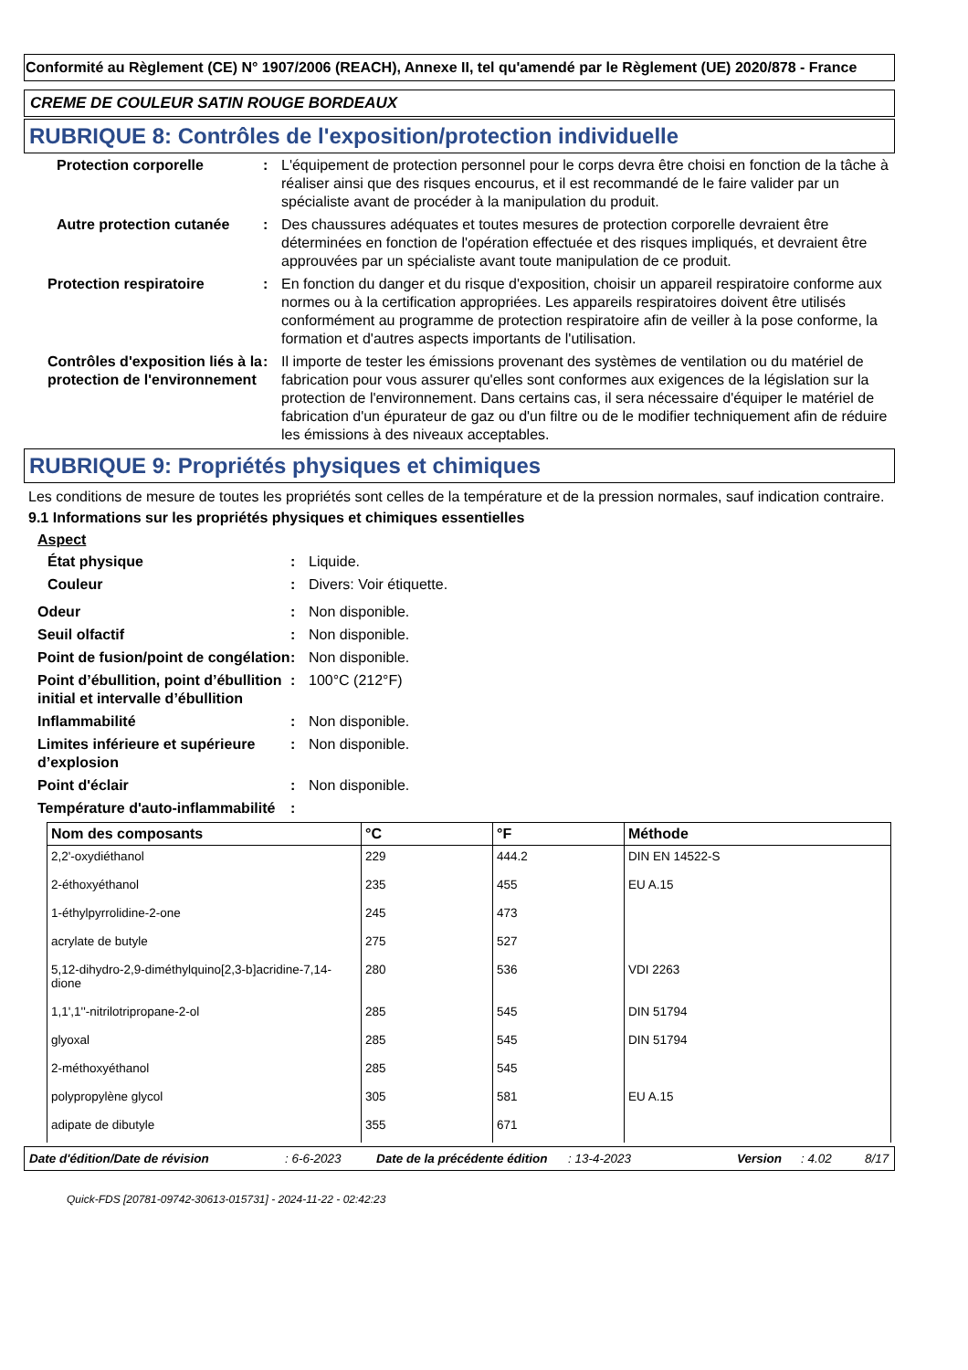Conformité au Règlement (CE) N° 1907/2006 (REACH), Annexe II, tel qu'amendé par le Règlement (UE) 2020/878 - France
CREME DE COULEUR SATIN ROUGE BORDEAUX
RUBRIQUE 8: Contrôles de l'exposition/protection individuelle
Protection corporelle : L'équipement de protection personnel pour le corps devra être choisi en fonction de la tâche à réaliser ainsi que des risques encourus, et il est recommandé de le faire valider par un spécialiste avant de procéder à la manipulation du produit.
Autre protection cutanée
: Des chaussures adéquates et toutes mesures de protection corporelle devraient être déterminées en fonction de l'opération effectuée et des risques impliqués, et devraient être approuvées par un spécialiste avant toute manipulation de ce produit.
Protection respiratoire : En fonction du danger et du risque d'exposition, choisir un appareil respiratoire conforme aux normes ou à la certification appropriées. Les appareils respiratoires doivent être utilisés conformément au programme de protection respiratoire afin de veiller à la pose conforme, la formation et d'autres aspects importants de l'utilisation.
Contrôles d'exposition liés à la protection de l'environnement
: Il importe de tester les émissions provenant des systèmes de ventilation ou du matériel de fabrication pour vous assurer qu'elles sont conformes aux exigences de la législation sur la protection de l'environnement. Dans certains cas, il sera nécessaire d'équiper le matériel de fabrication d'un épurateur de gaz ou d'un filtre ou de le modifier techniquement afin de réduire les émissions à des niveaux acceptables.
RUBRIQUE 9: Propriétés physiques et chimiques
Les conditions de mesure de toutes les propriétés sont celles de la température et de la pression normales, sauf indication contraire.
9.1 Informations sur les propriétés physiques et chimiques essentielles
Aspect
État physique : Liquide.
Couleur : Divers: Voir étiquette.
Odeur : Non disponible.
Seuil olfactif : Non disponible.
Point de fusion/point de congélation
: Non disponible.
Point d’ébullition, point d’ébullition initial et intervalle d’ébullition
: 100°C (212°F)
Inflammabilité : Non disponible.
Limites inférieure et supérieure d’explosion
: Non disponible.
Point d'éclair : Non disponible.
Température d'auto-inflammabilité
:
| Nom des composants | °C | °F | Méthode |
| --- | --- | --- | --- |
| 2,2'-oxydiéthanol | 229 | 444.2 | DIN EN 14522-S |
| 2-éthoxyéthanol | 235 | 455 | EU A.15 |
| 1-éthylpyrrolidine-2-one | 245 | 473 | |
| acrylate de butyle | 275 | 527 | |
| 5,12-dihydro-2,9-diméthylquino[2,3-b]acridine-7,14-dione | 280 | 536 | VDI 2263 |
| 1,1',1''-nitrilotripropane-2-ol | 285 | 545 | DIN 51794 |
| glyoxal | 285 | 545 | DIN 51794 |
| 2-méthoxyéthanol | 285 | 545 | |
| polypropylène glycol | 305 | 581 | EU A.15 |
| adipate de dibutyle | 355 | 671 | |
Date d'édition/Date de révision: 6-6-2023 Date de la précédente édition: 13-4-2023 Version: 4.02 8/17
Quick-FDS [20781-09742-30613-015731] - 2024-11-22 - 02:42:23